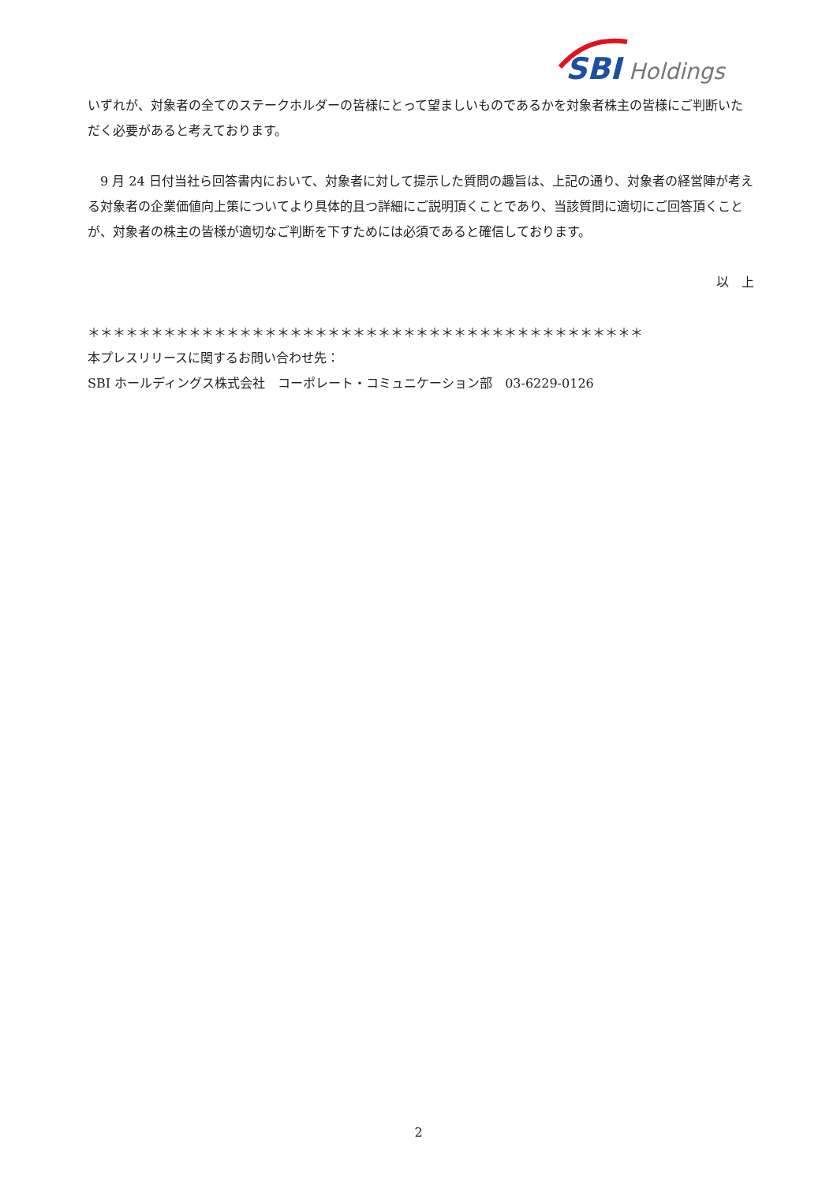SBI
Holdings
いずれが、対象者の全てのステークホルダーの皆様にとって望ましいものであるかを対象者株主の皆様にご判断いただく必要があると考えております。
　9 月 24 日付当社ら回答書内において、対象者に対して提示した質問の趣旨は、上記の通り、対象者の経営陣が考える対象者の企業価値向上策についてより具体的且つ詳細にご説明頂くことであり、当該質問に適切にご回答頂くことが、対象者の株主の皆様が適切なご判断を下すためには必須であると確信しております。
以　上
＊＊＊＊＊＊＊＊＊＊＊＊＊＊＊＊＊＊＊＊＊＊＊＊＊＊＊＊＊＊＊＊＊＊＊＊＊＊＊＊＊＊＊＊
本プレスリリースに関するお問い合わせ先：
SBI ホールディングス株式会社　コーポレート・コミュニケーション部　03-6229-0126
2